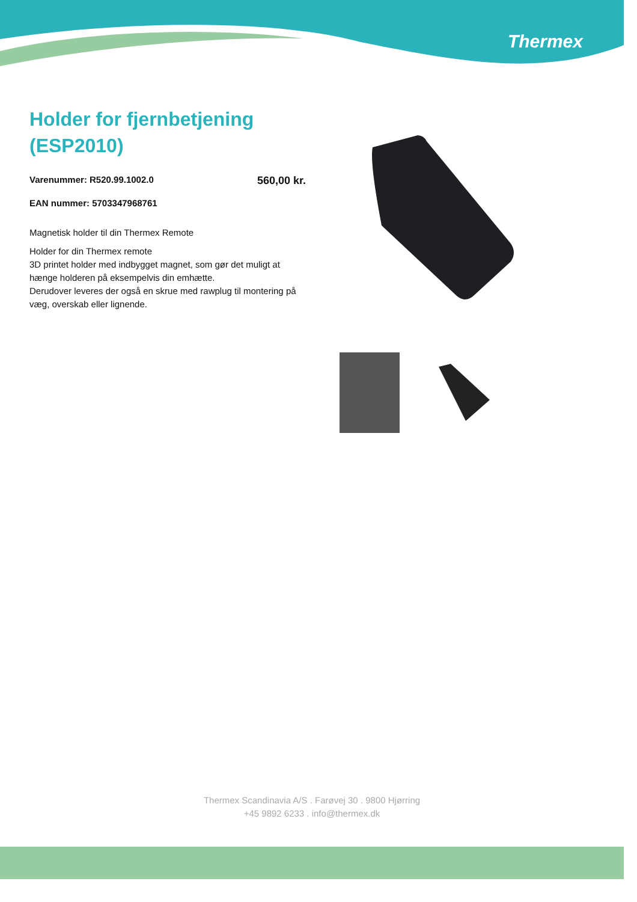Thermex
Holder for fjernbetjening (ESP2010)
Varenummer: R520.99.1002.0 560,00 kr.
EAN nummer: 5703347968761
Magnetisk holder til din Thermex Remote
Holder for din Thermex remote
3D printet holder med indbygget magnet, som gør det muligt at hænge holderen på eksempelvis din emhætte.
Derudover leveres der også en skrue med rawplug til montering på væg, overskab eller lignende.
Thermex Scandinavia A/S . Farøvej 30 . 9800 Hjørring
+45 9892 6233 . info@thermex.dk